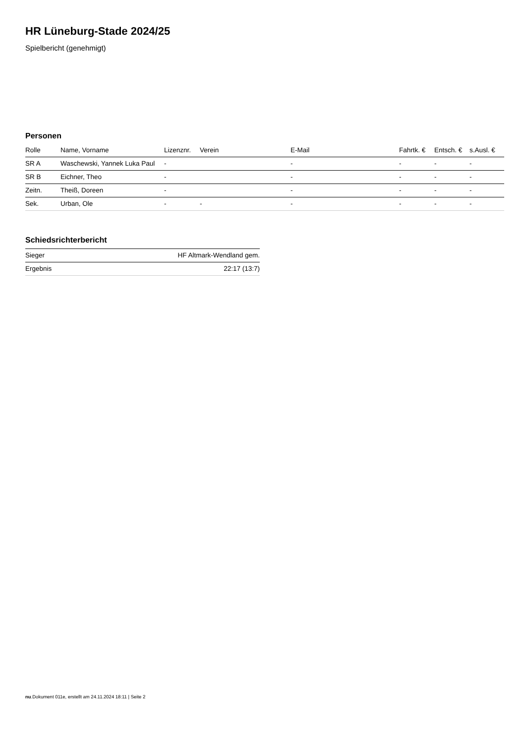HR Lüneburg-Stade 2024/25
Spielbericht (genehmigt)
Personen
| Rolle | Name, Vorname | Lizenznr. | Verein | E-Mail | Fahrtk. € | Entsch. € | s.Ausl. € |
| --- | --- | --- | --- | --- | --- | --- | --- |
| SR A | Waschewski, Yannek Luka Paul | - | | - | - | - | - |
| SR B | Eichner, Theo | - | | - | - | - | - |
| Zeitn. | Theiß, Doreen | - | | - | - | - | - |
| Sek. | Urban, Ole | - | - | - | - | - | - |
Schiedsrichterbericht
| Sieger | HF Altmark-Wendland gem. |
| Ergebnis | 22:17 (13:7) |
nu.Dokument 011e, erstellt am 24.11.2024 18:11 | Seite 2